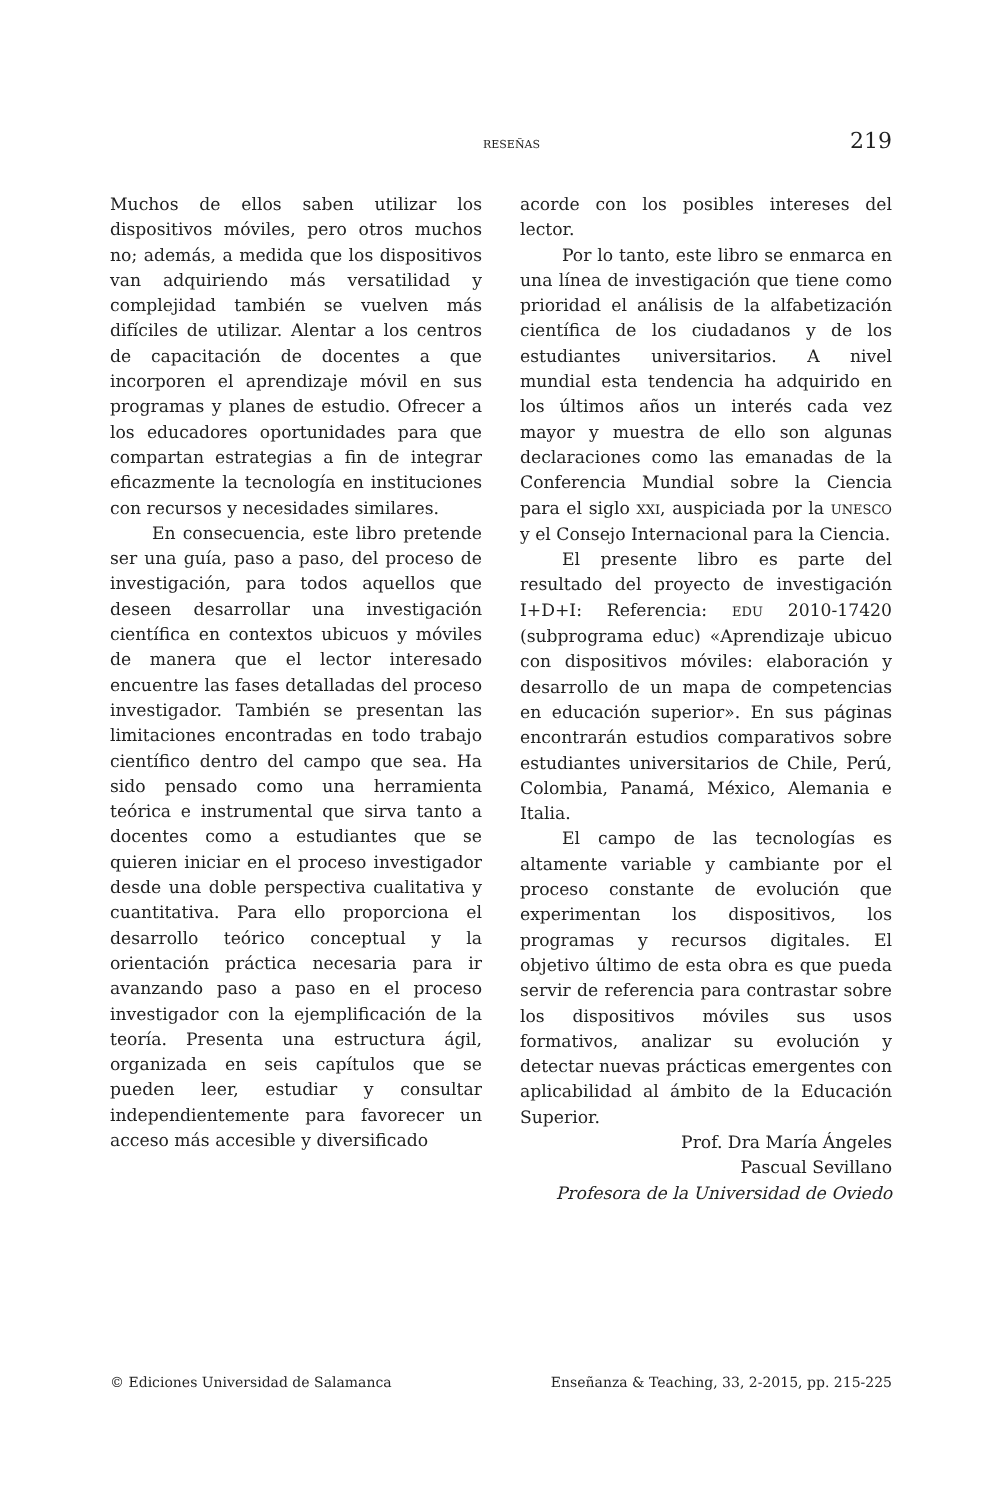RESEÑAS 219
Muchos de ellos saben utilizar los dispositivos móviles, pero otros muchos no; además, a medida que los dispositivos van adquiriendo más versatilidad y complejidad también se vuelven más difíciles de utilizar. Alentar a los centros de capacitación de docentes a que incorporen el aprendizaje móvil en sus programas y planes de estudio. Ofrecer a los educadores oportunidades para que compartan estrategias a fin de integrar eficazmente la tecnología en instituciones con recursos y necesidades similares.
En consecuencia, este libro pretende ser una guía, paso a paso, del proceso de investigación, para todos aquellos que deseen desarrollar una investigación científica en contextos ubicuos y móviles de manera que el lector interesado encuentre las fases detalladas del proceso investigador. También se presentan las limitaciones encontradas en todo trabajo científico dentro del campo que sea. Ha sido pensado como una herramienta teórica e instrumental que sirva tanto a docentes como a estudiantes que se quieren iniciar en el proceso investigador desde una doble perspectiva cualitativa y cuantitativa. Para ello proporciona el desarrollo teórico conceptual y la orientación práctica necesaria para ir avanzando paso a paso en el proceso investigador con la ejemplificación de la teoría. Presenta una estructura ágil, organizada en seis capítulos que se pueden leer, estudiar y consultar independientemente para favorecer un acceso más accesible y diversificado
acorde con los posibles intereses del lector.
Por lo tanto, este libro se enmarca en una línea de investigación que tiene como prioridad el análisis de la alfabetización científica de los ciudadanos y de los estudiantes universitarios. A nivel mundial esta tendencia ha adquirido en los últimos años un interés cada vez mayor y muestra de ello son algunas declaraciones como las emanadas de la Conferencia Mundial sobre la Ciencia para el siglo XXI, auspiciada por la UNESCO y el Consejo Internacional para la Ciencia.
El presente libro es parte del resultado del proyecto de investigación I+D+I: Referencia: EDU 2010-17420 (subprograma educ) «Aprendizaje ubicuo con dispositivos móviles: elaboración y desarrollo de un mapa de competencias en educación superior». En sus páginas encontrarán estudios comparativos sobre estudiantes universitarios de Chile, Perú, Colombia, Panamá, México, Alemania e Italia.
El campo de las tecnologías es altamente variable y cambiante por el proceso constante de evolución que experimentan los dispositivos, los programas y recursos digitales. El objetivo último de esta obra es que pueda servir de referencia para contrastar sobre los dispositivos móviles sus usos formativos, analizar su evolución y detectar nuevas prácticas emergentes con aplicabilidad al ámbito de la Educación Superior.
Prof. Dra María Ángeles
Pascual Sevillano
Profesora de la Universidad de Oviedo
© Ediciones Universidad de Salamanca Enseñanza & Teaching, 33, 2-2015, pp. 215-225